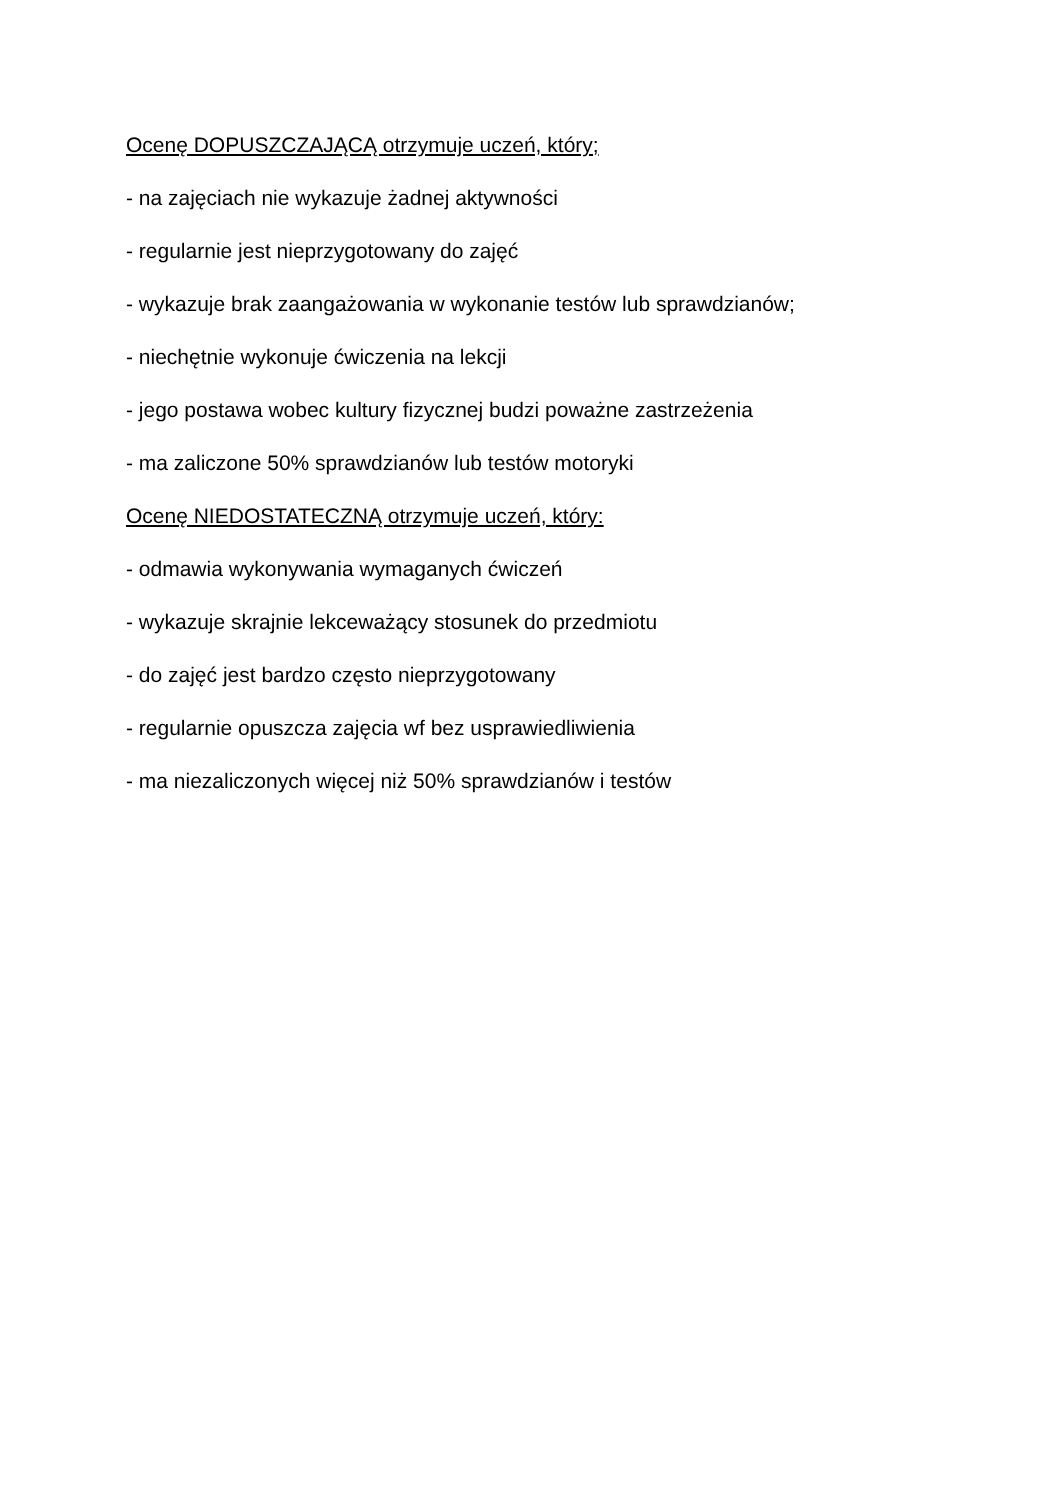Ocenę DOPUSZCZAJĄCĄ otrzymuje uczeń, który;
- na zajęciach nie wykazuje żadnej aktywności
- regularnie jest nieprzygotowany do zajęć
- wykazuje brak zaangażowania w wykonanie testów lub sprawdzianów;
- niechętnie wykonuje ćwiczenia na lekcji
- jego postawa wobec kultury fizycznej budzi poważne zastrzeżenia
- ma zaliczone 50% sprawdzianów lub testów motoryki
Ocenę NIEDOSTATECZNĄ otrzymuje uczeń, który:
- odmawia wykonywania wymaganych ćwiczeń
- wykazuje skrajnie lekceważący stosunek do przedmiotu
- do zajęć jest bardzo często nieprzygotowany
- regularnie opuszcza zajęcia wf bez usprawiedliwienia
- ma niezaliczonych więcej niż 50% sprawdzianów i testów